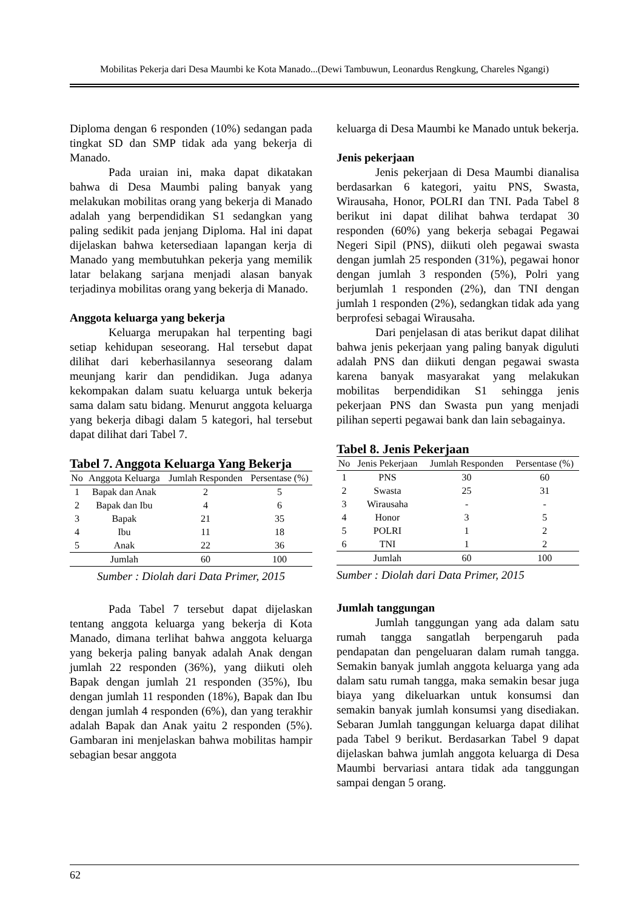Mobilitas Pekerja dari Desa Maumbi ke Kota Manado...(Dewi Tambuwun, Leonardus Rengkung, Chareles Ngangi)
Diploma dengan 6 responden (10%) sedangan pada tingkat SD dan SMP tidak ada yang bekerja di Manado.
Pada uraian ini, maka dapat dikatakan bahwa di Desa Maumbi paling banyak yang melakukan mobilitas orang yang bekerja di Manado adalah yang berpendidikan S1 sedangkan yang paling sedikit pada jenjang Diploma. Hal ini dapat dijelaskan bahwa ketersediaan lapangan kerja di Manado yang membutuhkan pekerja yang memilik latar belakang sarjana menjadi alasan banyak terjadinya mobilitas orang yang bekerja di Manado.
Anggota keluarga yang bekerja
Keluarga merupakan hal terpenting bagi setiap kehidupan seseorang. Hal tersebut dapat dilihat dari keberhasilannya seseorang dalam meunjang karir dan pendidikan. Juga adanya kekompakan dalam suatu keluarga untuk bekerja sama dalam satu bidang. Menurut anggota keluarga yang bekerja dibagi dalam 5 kategori, hal tersebut dapat dilihat dari Tabel 7.
Tabel 7. Anggota Keluarga Yang Bekerja
| No | Anggota Keluarga | Jumlah Responden | Persentase (%) |
| --- | --- | --- | --- |
| 1 | Bapak dan Anak | 2 | 5 |
| 2 | Bapak dan Ibu | 4 | 6 |
| 3 | Bapak | 21 | 35 |
| 4 | Ibu | 11 | 18 |
| 5 | Anak | 22 | 36 |
| | Jumlah | 60 | 100 |
Sumber : Diolah dari Data Primer, 2015
Pada Tabel 7 tersebut dapat dijelaskan tentang anggota keluarga yang bekerja di Kota Manado, dimana terlihat bahwa anggota keluarga yang bekerja paling banyak adalah Anak dengan jumlah 22 responden (36%), yang diikuti oleh Bapak dengan jumlah 21 responden (35%), Ibu dengan jumlah 11 responden (18%), Bapak dan Ibu dengan jumlah 4 responden (6%), dan yang terakhir adalah Bapak dan Anak yaitu 2 responden (5%). Gambaran ini menjelaskan bahwa mobilitas hampir sebagian besar anggota
keluarga di Desa Maumbi ke Manado untuk bekerja.
Jenis pekerjaan
Jenis pekerjaan di Desa Maumbi dianalisa berdasarkan 6 kategori, yaitu PNS, Swasta, Wirausaha, Honor, POLRI dan TNI. Pada Tabel 8 berikut ini dapat dilihat bahwa terdapat 30 responden (60%) yang bekerja sebagai Pegawai Negeri Sipil (PNS), diikuti oleh pegawai swasta dengan jumlah 25 responden (31%), pegawai honor dengan jumlah 3 responden (5%), Polri yang berjumlah 1 responden (2%), dan TNI dengan jumlah 1 responden (2%), sedangkan tidak ada yang berprofesi sebagai Wirausaha.
Dari penjelasan di atas berikut dapat dilihat bahwa jenis pekerjaan yang paling banyak diguluti adalah PNS dan diikuti dengan pegawai swasta karena banyak masyarakat yang melakukan mobilitas berpendidikan S1 sehingga jenis pekerjaan PNS dan Swasta pun yang menjadi pilihan seperti pegawai bank dan lain sebagainya.
Tabel 8. Jenis Pekerjaan
| No | Jenis Pekerjaan | Jumlah Responden | Persentase (%) |
| --- | --- | --- | --- |
| 1 | PNS | 30 | 60 |
| 2 | Swasta | 25 | 31 |
| 3 | Wirausaha | - | - |
| 4 | Honor | 3 | 5 |
| 5 | POLRI | 1 | 2 |
| 6 | TNI | 1 | 2 |
| | Jumlah | 60 | 100 |
Sumber : Diolah dari Data Primer, 2015
Jumlah tanggungan
Jumlah tanggungan yang ada dalam satu rumah tangga sangatlah berpengaruh pada pendapatan dan pengeluaran dalam rumah tangga. Semakin banyak jumlah anggota keluarga yang ada dalam satu rumah tangga, maka semakin besar juga biaya yang dikeluarkan untuk konsumsi dan semakin banyak jumlah konsumsi yang disediakan. Sebaran Jumlah tanggungan keluarga dapat dilihat pada Tabel 9 berikut. Berdasarkan Tabel 9 dapat dijelaskan bahwa jumlah anggota keluarga di Desa Maumbi bervariasi antara tidak ada tanggungan sampai dengan 5 orang.
62